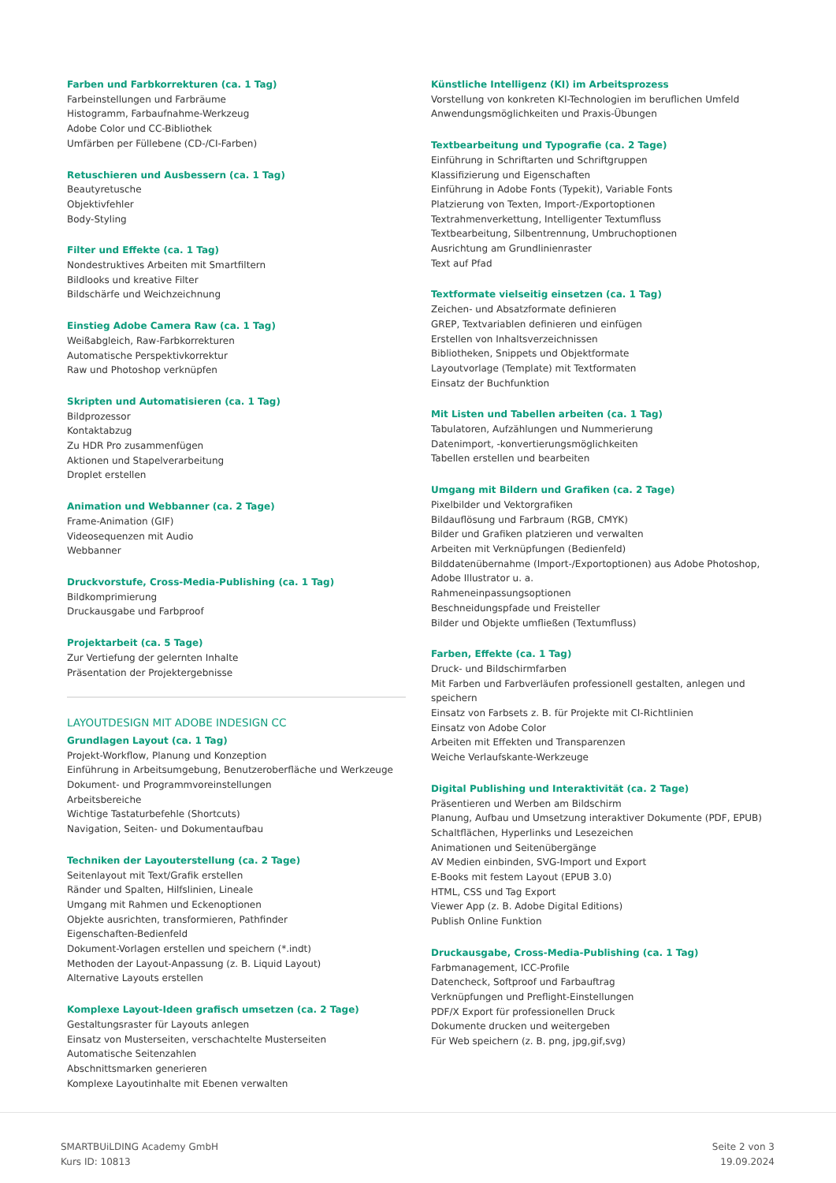Farben und Farbkorrekturen (ca. 1 Tag)
Farbeinstellungen und Farbräume
Histogramm, Farbaufnahme-Werkzeug
Adobe Color und CC-Bibliothek
Umfärben per Füllebene (CD-/CI-Farben)
Retuschieren und Ausbessern (ca. 1 Tag)
Beautyretusche
Objektivfehler
Body-Styling
Filter und Effekte (ca. 1 Tag)
Nondestruktives Arbeiten mit Smartfiltern
Bildlooks und kreative Filter
Bildschärfe und Weichzeichnung
Einstieg Adobe Camera Raw (ca. 1 Tag)
Weißabgleich, Raw-Farbkorrekturen
Automatische Perspektivkorrektur
Raw und Photoshop verknüpfen
Skripten und Automatisieren (ca. 1 Tag)
Bildprozessor
Kontaktabzug
Zu HDR Pro zusammenfügen
Aktionen und Stapelverarbeitung
Droplet erstellen
Animation und Webbanner (ca. 2 Tage)
Frame-Animation (GIF)
Videosequenzen mit Audio
Webbanner
Druckvorstufe, Cross-Media-Publishing (ca. 1 Tag)
Bildkomprimierung
Druckausgabe und Farbproof
Projektarbeit (ca. 5 Tage)
Zur Vertiefung der gelernten Inhalte
Präsentation der Projektergebnisse
LAYOUTDESIGN MIT ADOBE INDESIGN CC
Grundlagen Layout (ca. 1 Tag)
Projekt-Workflow, Planung und Konzeption
Einführung in Arbeitsumgebung, Benutzeroberfläche und Werkzeuge
Dokument- und Programmvoreinstellungen
Arbeitsbereiche
Wichtige Tastaturbefehle (Shortcuts)
Navigation, Seiten- und Dokumentaufbau
Techniken der Layouterstellung (ca. 2 Tage)
Seitenlayout mit Text/Grafik erstellen
Ränder und Spalten, Hilfslinien, Lineale
Umgang mit Rahmen und Eckenoptionen
Objekte ausrichten, transformieren, Pathfinder
Eigenschaften-Bedienfeld
Dokument-Vorlagen erstellen und speichern (*.indt)
Methoden der Layout-Anpassung (z. B. Liquid Layout)
Alternative Layouts erstellen
Komplexe Layout-Ideen grafisch umsetzen (ca. 2 Tage)
Gestaltungsraster für Layouts anlegen
Einsatz von Musterseiten, verschachtelte Musterseiten
Automatische Seitenzahlen
Abschnittsmarken generieren
Komplexe Layoutinhalte mit Ebenen verwalten
Künstliche Intelligenz (KI) im Arbeitsprozess
Vorstellung von konkreten KI-Technologien im beruflichen Umfeld
Anwendungsmöglichkeiten und Praxis-Übungen
Textbearbeitung und Typografie (ca. 2 Tage)
Einführung in Schriftarten und Schriftgruppen
Klassifizierung und Eigenschaften
Einführung in Adobe Fonts (Typekit), Variable Fonts
Platzierung von Texten, Import-/Exportoptionen
Textrahmenverkettung, Intelligenter Textumfluss
Textbearbeitung, Silbentrennung, Umbruchoptionen
Ausrichtung am Grundlinienraster
Text auf Pfad
Textformate vielseitig einsetzen (ca. 1 Tag)
Zeichen- und Absatzformate definieren
GREP, Textvariablen definieren und einfügen
Erstellen von Inhaltsverzeichnissen
Bibliotheken, Snippets und Objektformate
Layoutvorlage (Template) mit Textformaten
Einsatz der Buchfunktion
Mit Listen und Tabellen arbeiten (ca. 1 Tag)
Tabulatoren, Aufzählungen und Nummerierung
Datenimport, -konvertierungsmöglichkeiten
Tabellen erstellen und bearbeiten
Umgang mit Bildern und Grafiken (ca. 2 Tage)
Pixelbilder und Vektorgrafiken
Bildauflösung und Farbraum (RGB, CMYK)
Bilder und Grafiken platzieren und verwalten
Arbeiten mit Verknüpfungen (Bedienfeld)
Bilddatenübernahme (Import-/Exportoptionen) aus Adobe Photoshop, Adobe Illustrator u. a.
Rahmeneinpassungsoptionen
Beschneidungspfade und Freisteller
Bilder und Objekte umfließen (Textumfluss)
Farben, Effekte (ca. 1 Tag)
Druck- und Bildschirmfarben
Mit Farben und Farbverläufen professionell gestalten, anlegen und speichern
Einsatz von Farbsets z. B. für Projekte mit CI-Richtlinien
Einsatz von Adobe Color
Arbeiten mit Effekten und Transparenzen
Weiche Verlaufskante-Werkzeuge
Digital Publishing und Interaktivität (ca. 2 Tage)
Präsentieren und Werben am Bildschirm
Planung, Aufbau und Umsetzung interaktiver Dokumente (PDF, EPUB)
Schaltflächen, Hyperlinks und Lesezeichen
Animationen und Seitenübergänge
AV Medien einbinden, SVG-Import und Export
E-Books mit festem Layout (EPUB 3.0)
HTML, CSS und Tag Export
Viewer App (z. B. Adobe Digital Editions)
Publish Online Funktion
Druckausgabe, Cross-Media-Publishing (ca. 1 Tag)
Farbmanagement, ICC-Profile
Datencheck, Softproof und Farbauftrag
Verknüpfungen und Preflight-Einstellungen
PDF/X Export für professionellen Druck
Dokumente drucken und weitergeben
Für Web speichern (z. B. png, jpg,gif,svg)
SMARTBUiLDING Academy GmbH
Kurs ID: 10813
Seite 2 von 3
19.09.2024